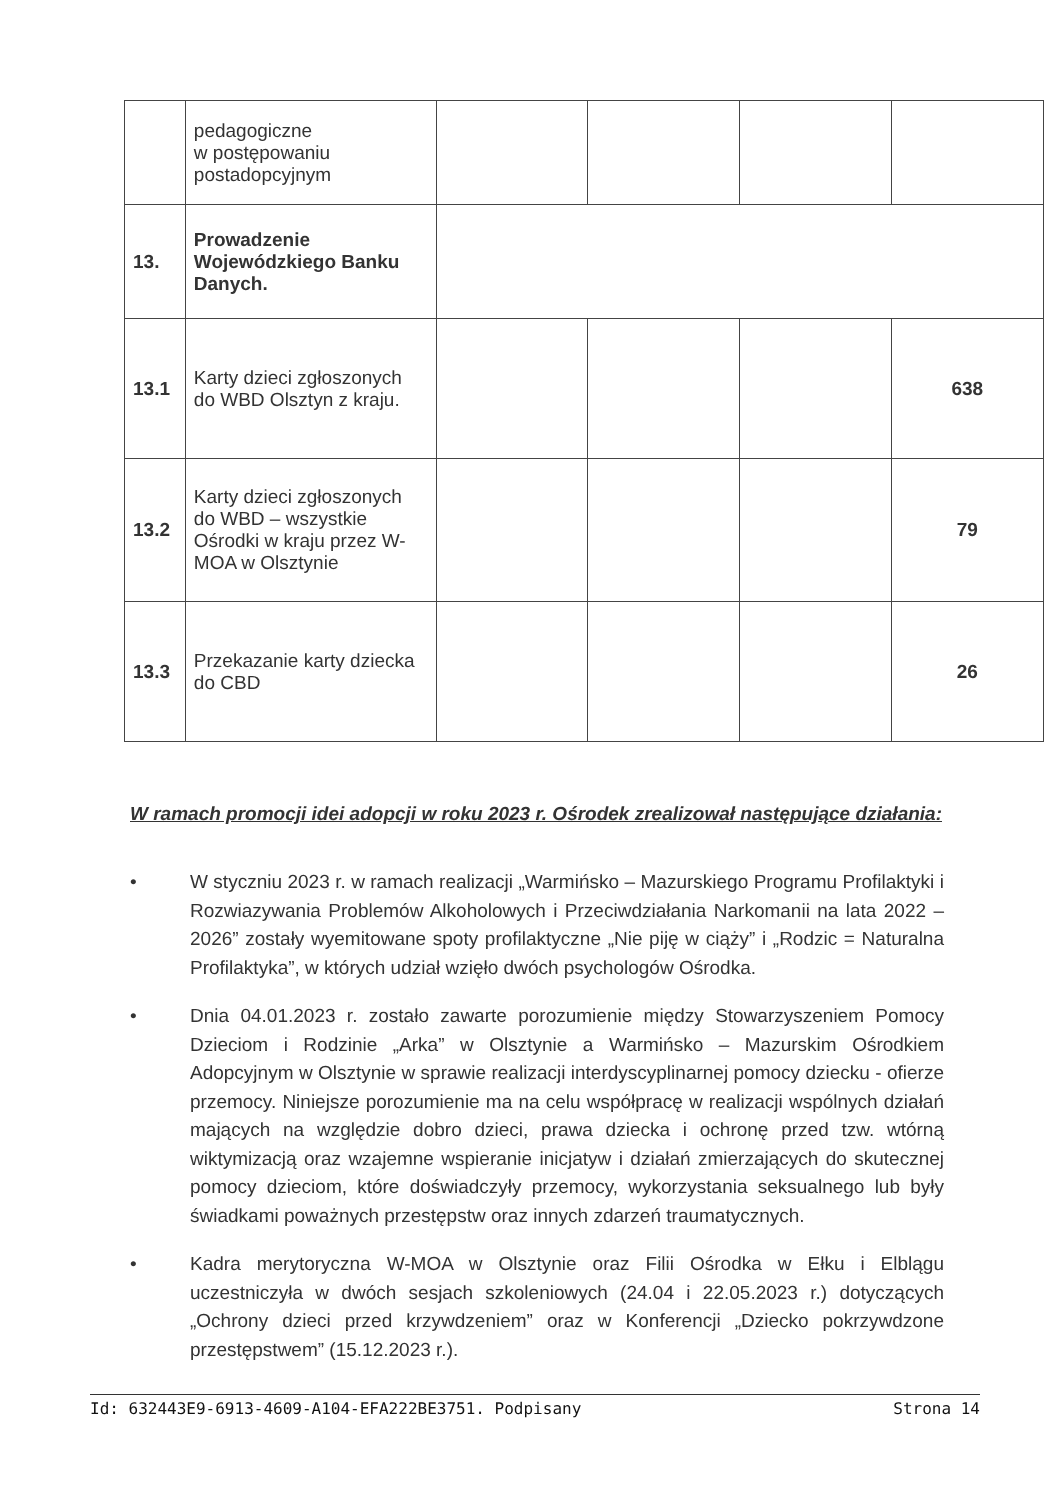| | pedagogiczne w postępowaniu postadopcyjnym | | | | |
| 13. | Prowadzenie Wojewódzkiego Banku Danych. | | | | |
| 13.1 | Karty dzieci zgłoszonych do WBD Olsztyn z kraju. | | | | 638 |
| 13.2 | Karty dzieci zgłoszonych do WBD – wszystkie Ośrodki w kraju przez W-MOA w Olsztynie | | | | 79 |
| 13.3 | Przekazanie karty dziecka do CBD | | | | 26 |
W ramach promocji idei adopcji w roku 2023 r. Ośrodek zrealizował następujące działania:
• W styczniu 2023 r. w ramach realizacji „Warmińsko – Mazurskiego Programu Profilaktyki i Rozwiazywania Problemów Alkoholowych i Przeciwdziałania Narkomanii na lata 2022 – 2026” zostały wyemitowane spoty profilaktyczne „Nie piję w ciąży” i „Rodzic = Naturalna Profilaktyka”, w których udział wzięło dwóch psychologów Ośrodka.
• Dnia 04.01.2023 r. zostało zawarte porozumienie między Stowarzyszeniem Pomocy Dzieciom i Rodzinie „Arka” w Olsztynie a Warmińsko – Mazurskim Ośrodkiem Adopcyjnym w Olsztynie w sprawie realizacji interdyscyplinarnej pomocy dziecku - ofierze przemocy. Niniejsze porozumienie ma na celu współpracę w realizacji wspólnych działań mających na względzie dobro dzieci, prawa dziecka i ochronę przed tzw. wtórną wiktymizacją oraz wzajemne wspieranie inicjatyw i działań zmierzających do skutecznej pomocy dzieciom, które doświadczyły przemocy, wykorzystania seksualnego lub były świadkami poważnych przestępstw oraz innych zdarzeń traumatycznych.
• Kadra merytoryczna W-MOA w Olsztynie oraz Filii Ośrodka w Ełku i Elblągu uczestniczyła w dwóch sesjach szkoleniowych (24.04 i 22.05.2023 r.) dotyczących „Ochrony dzieci przed krzywdzeniem” oraz w Konferencji „Dziecko pokrzywdzone przestępstwem” (15.12.2023 r.).
Id: 632443E9-6913-4609-A104-EFA222BE3751. Podpisany Strona 14